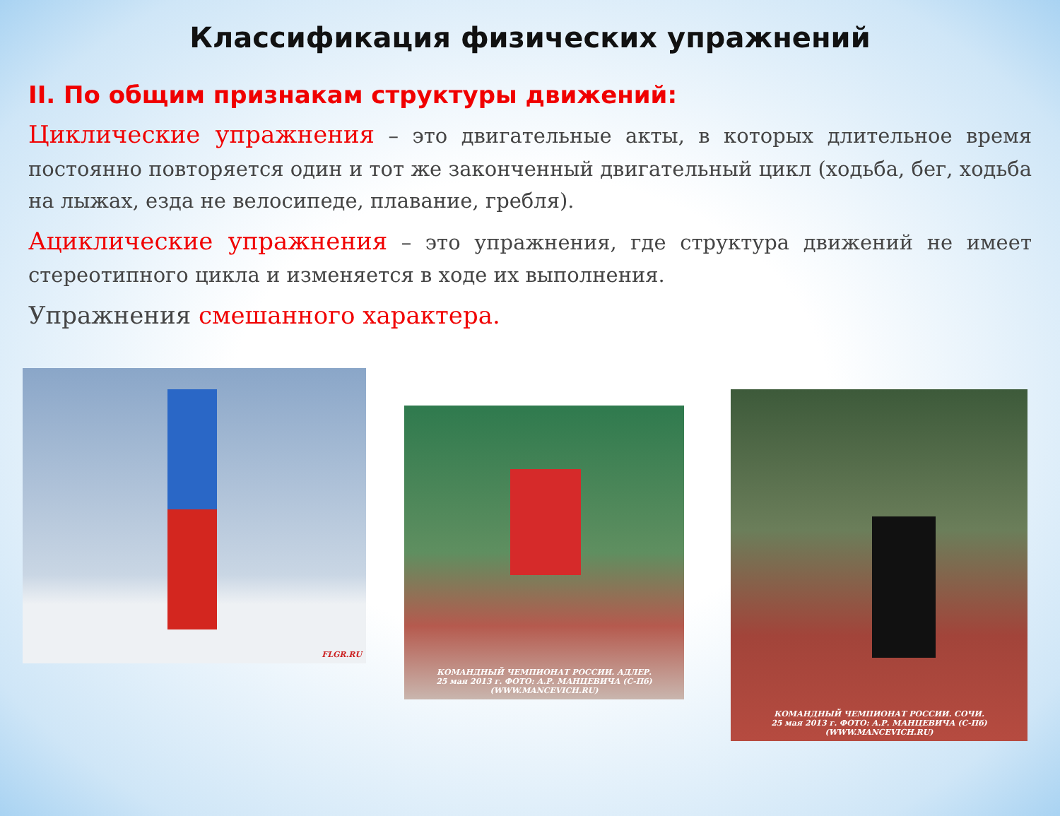Классификация физических упражнений
II. По общим признакам структуры движений:
Циклические упражнения – это двигательные акты, в которых длительное время постоянно повторяется один и тот же законченный двигательный цикл (ходьба, бег, ходьба на лыжах, езда не велосипеде, плавание, гребля).
Ациклические упражнения – это упражнения, где структура движений не имеет стереотипного цикла и изменяется в ходе их выполнения.
Упражнения смешанного характера.
FLGR.RU
КОМАНДНЫЙ ЧЕМПИОНАТ РОССИИ. АДЛЕР.
25 мая 2013 г. ФОТО: А.Р. МАНЦЕВИЧА (С-Пб)
(WWW.MANCEVICH.RU)
КОМАНДНЫЙ ЧЕМПИОНАТ РОССИИ. СОЧИ.
25 мая 2013 г. ФОТО: А.Р. МАНЦЕВИЧА (С-Пб)
(WWW.MANCEVICH.RU)